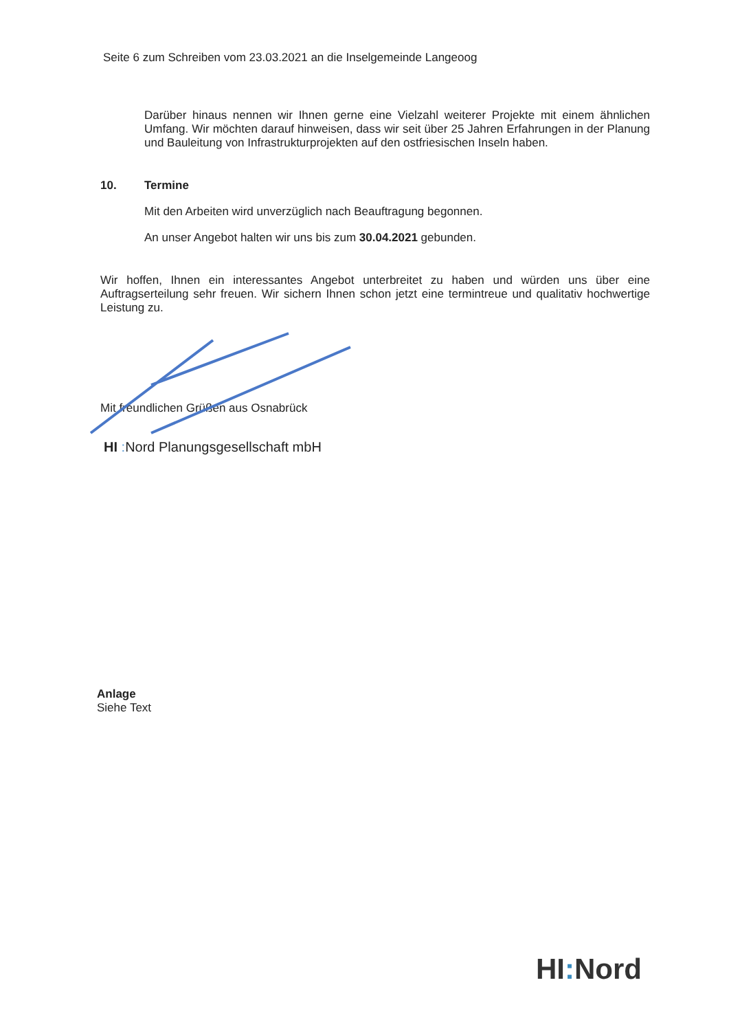Seite 6 zum Schreiben vom 23.03.2021 an die Inselgemeinde Langeoog
Darüber hinaus nennen wir Ihnen gerne eine Vielzahl weiterer Projekte mit einem ähnlichen Umfang. Wir möchten darauf hinweisen, dass wir seit über 25 Jahren Erfahrungen in der Planung und Bauleitung von Infrastrukturprojekten auf den ostfriesischen Inseln haben.
10. Termine
Mit den Arbeiten wird unverzüglich nach Beauftragung begonnen.
An unser Angebot halten wir uns bis zum 30.04.2021 gebunden.
Wir hoffen, Ihnen ein interessantes Angebot unterbreitet zu haben und würden uns über eine Auftragserteilung sehr freuen. Wir sichern Ihnen schon jetzt eine termintreue und qualitativ hochwertige Leistung zu.
Mit freundlichen Grüßen aus Osnabrück
HI : Nord Planungsgesellschaft mbH
Anlage
Siehe Text
HI: Nord